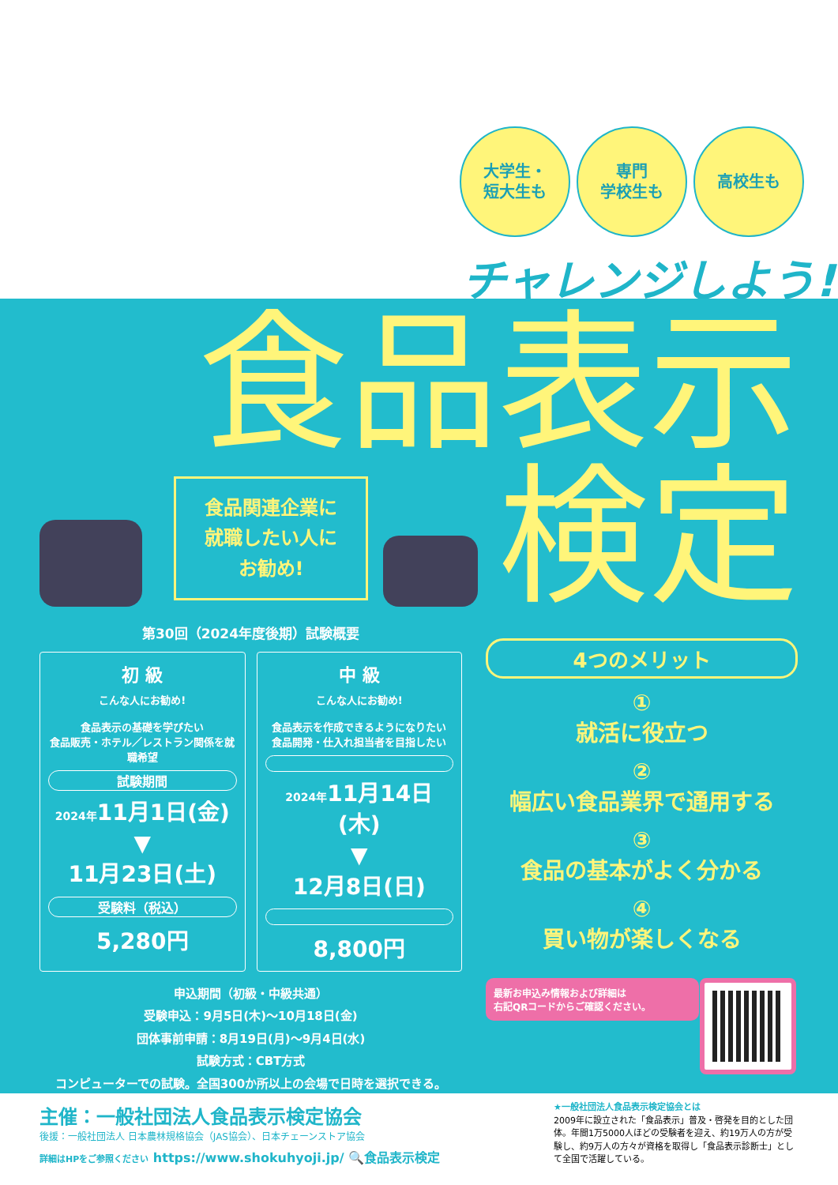大学生・
短大生も
専門
学校生も
高校生も
チャレンジしよう!
食品表示
検定
食品関連企業に
就職したい人に
お勧め!
第30回（2024年度後期）試験概要
初 級
こんな人にお勧め!
食品表示の基礎を学びたい
食品販売・ホテル／レストラン関係を就職希望
試験期間
2024年11月1日(金)
▼
11月23日(土)
受験料（税込）
5,280円
中 級
こんな人にお勧め!
食品表示を作成できるようになりたい
食品開発・仕入れ担当者を目指したい
2024年11月14日(木)
▼
12月8日(日)
8,800円
申込期間（初級・中級共通）
受験申込：9月5日(木)～10月18日(金)
団体事前申請：8月19日(月)～9月4日(水)
試験方式：CBT方式
コンピューターでの試験。全国300か所以上の会場で日時を選択できる。
4つのメリット
①
就活に役立つ
②
幅広い食品業界で通用する
③
食品の基本がよく分かる
④
買い物が楽しくなる
最新お申込み情報および詳細は
右記QRコードからご確認ください。
主催：一般社団法人食品表示検定協会
後援：一般社団法人 日本農林規格協会（JAS協会）、日本チェーンストア協会
詳細はHPをご参照ください https://www.shokuhyoji.jp/ 🔍食品表示検定
★一般社団法人食品表示検定協会とは
2009年に設立された「食品表示」普及・啓発を目的とした団体。年間1万5000人ほどの受験者を迎え、約19万人の方が受験し、約9万人の方々が資格を取得し「食品表示診断士」として全国で活躍している。